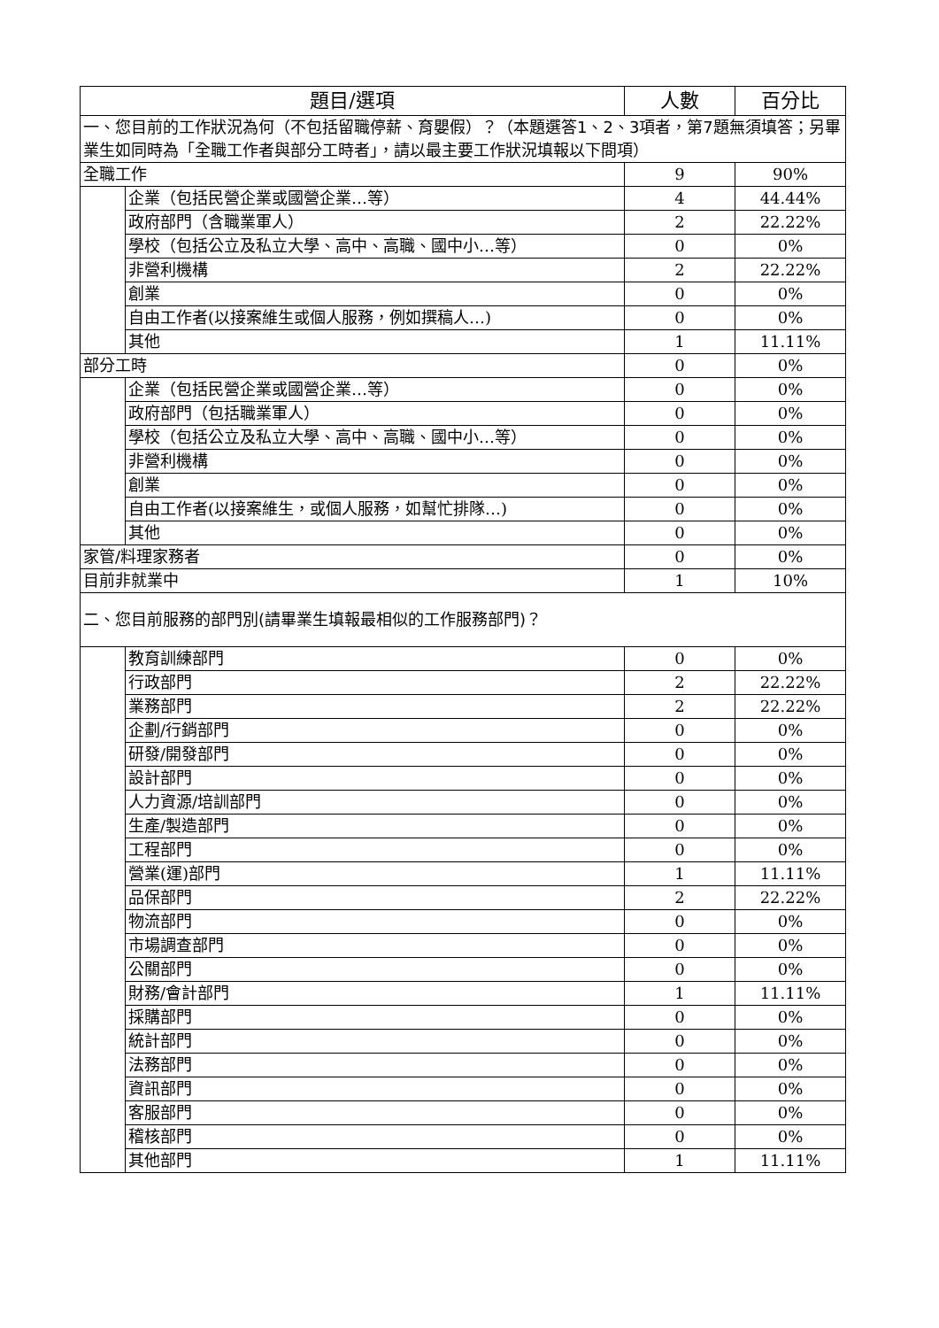| 題目/選項 | | 人數 | 百分比 |
| --- | --- | --- | --- |
| 一、您目前的工作狀況為何（不包括留職停薪、育嬰假）？（本題選答1、2、3項者，第7題無須填答；另畢業生如同時為「全職工作者與部分工時者」，請以最主要工作狀況填報以下問項） | | | |
| 全職工作 | | 9 | 90% |
| | 企業（包括民營企業或國營企業…等） | 4 | 44.44% |
| | 政府部門（含職業軍人） | 2 | 22.22% |
| | 學校（包括公立及私立大學、高中、高職、國中小…等） | 0 | 0% |
| | 非營利機構 | 2 | 22.22% |
| | 創業 | 0 | 0% |
| | 自由工作者(以接案維生或個人服務，例如撰稿人…) | 0 | 0% |
| | 其他 | 1 | 11.11% |
| 部分工時 | | 0 | 0% |
| | 企業（包括民營企業或國營企業…等） | 0 | 0% |
| | 政府部門（包括職業軍人） | 0 | 0% |
| | 學校（包括公立及私立大學、高中、高職、國中小…等） | 0 | 0% |
| | 非營利機構 | 0 | 0% |
| | 創業 | 0 | 0% |
| | 自由工作者(以接案維生，或個人服務，如幫忙排隊…) | 0 | 0% |
| | 其他 | 0 | 0% |
| 家管/料理家務者 | | 0 | 0% |
| 目前非就業中 | | 1 | 10% |
| 二、您目前服務的部門別(請畢業生填報最相似的工作服務部門)？ | | | |
| | 教育訓練部門 | 0 | 0% |
| | 行政部門 | 2 | 22.22% |
| | 業務部門 | 2 | 22.22% |
| | 企劃/行銷部門 | 0 | 0% |
| | 研發/開發部門 | 0 | 0% |
| | 設計部門 | 0 | 0% |
| | 人力資源/培訓部門 | 0 | 0% |
| | 生產/製造部門 | 0 | 0% |
| | 工程部門 | 0 | 0% |
| | 營業(運)部門 | 1 | 11.11% |
| | 品保部門 | 2 | 22.22% |
| | 物流部門 | 0 | 0% |
| | 市場調查部門 | 0 | 0% |
| | 公關部門 | 0 | 0% |
| | 財務/會計部門 | 1 | 11.11% |
| | 採購部門 | 0 | 0% |
| | 統計部門 | 0 | 0% |
| | 法務部門 | 0 | 0% |
| | 資訊部門 | 0 | 0% |
| | 客服部門 | 0 | 0% |
| | 稽核部門 | 0 | 0% |
| | 其他部門 | 1 | 11.11% |